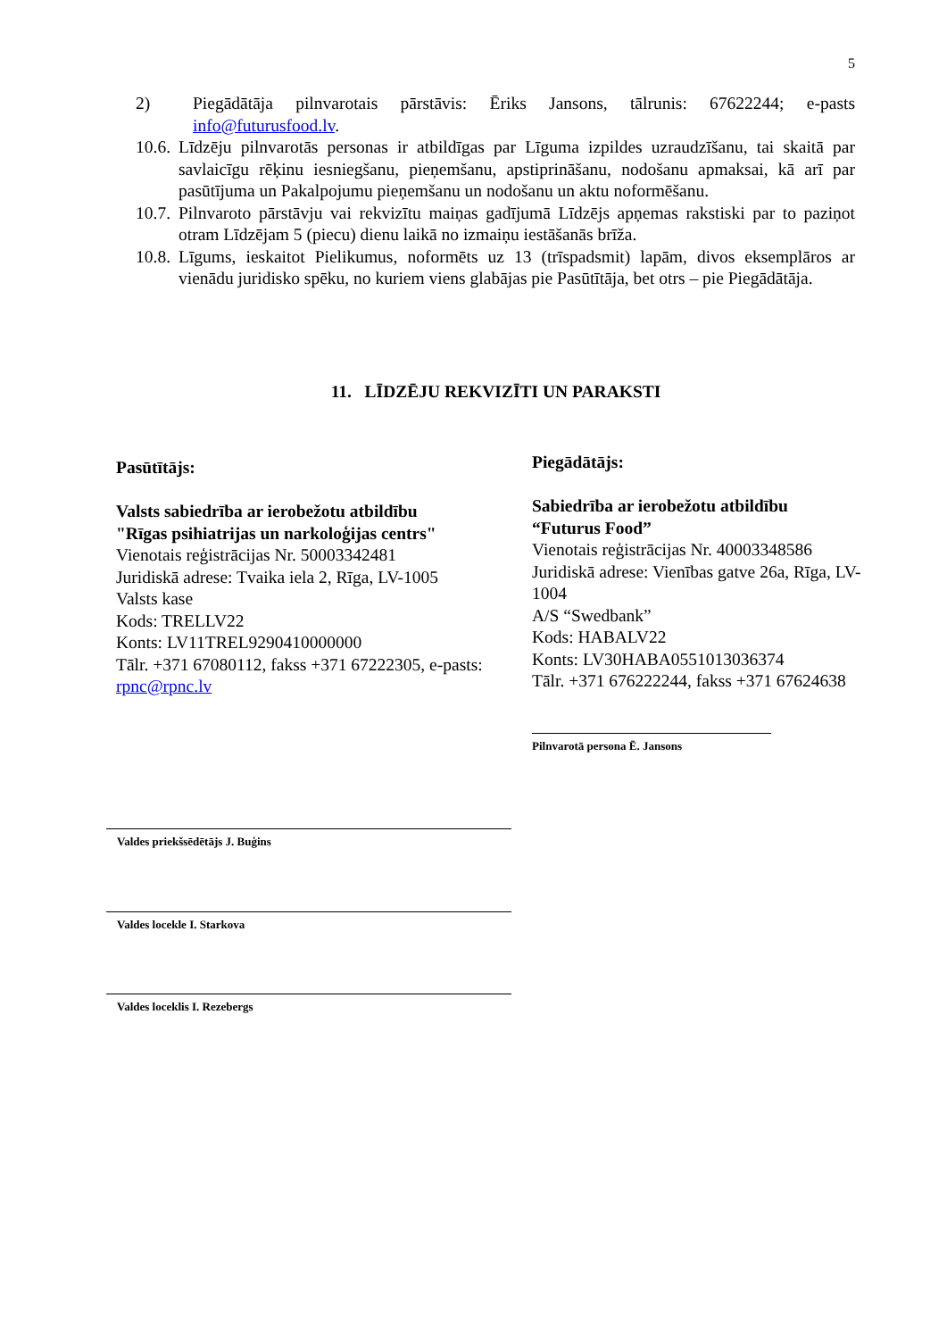5
2) Piegādātāja pilnvarotais pārstāvis: Ēriks Jansons, tālrunis: 67622244; e-pasts info@futurusfood.lv.
10.6. Līdzēju pilnvarotās personas ir atbildīgas par Līguma izpildes uzraudzīšanu, tai skaitā par savlaicīgu rēķinu iesniegšanu, pieņemšanu, apstiprināšanu, nodošanu apmaksai, kā arī par pasūtījuma un Pakalpojumu pieņemšanu un nodošanu un aktu noformēšanu.
10.7. Pilnvaroto pārstāvju vai rekvizītu maiņas gadījumā Līdzējs apņemas rakstiski par to paziņot otram Līdzējam 5 (piecu) dienu laikā no izmaiņu iestāšanās brīža.
10.8. Līgums, ieskaitot Pielikumus, noformēts uz 13 (trīspadsmit) lapām, divos eksemplāros ar vienādu juridisko spēku, no kuriem viens glabājas pie Pasūtītāja, bet otrs – pie Piegādātāja.
11. LĪDZĒJU REKVIZĪTI UN PARAKSTI
Pasūtītājs:
Valsts sabiedrība ar ierobežotu atbildību
"Rīgas psihiatrijas un narkoloģijas centrs"
Vienotais reģistrācijas Nr. 50003342481
Juridiskā adrese: Tvaika iela 2, Rīga, LV-1005
Valsts kase
Kods: TRELLV22
Konts: LV11TREL9290410000000
Tālr. +371 67080112, fakss +371 67222305, e-pasts: rpnc@rpnc.lv
Piegādātājs:
Sabiedrība ar ierobežotu atbildību
“Futurus Food”
Vienotais reģistrācijas Nr. 40003348586
Juridiskā adrese: Vienības gatve 26a, Rīga, LV-1004
A/S “Swedbank”
Kods: HABALV22
Konts: LV30HABA0551013036374
Tālr. +371 676222244, fakss +371 67624638
Pilnvarotā persona Ē. Jansons
Valdes priekšsēdētājs J. Buģins
Valdes locekle I. Starkova
Valdes loceklis I. Rezebergs